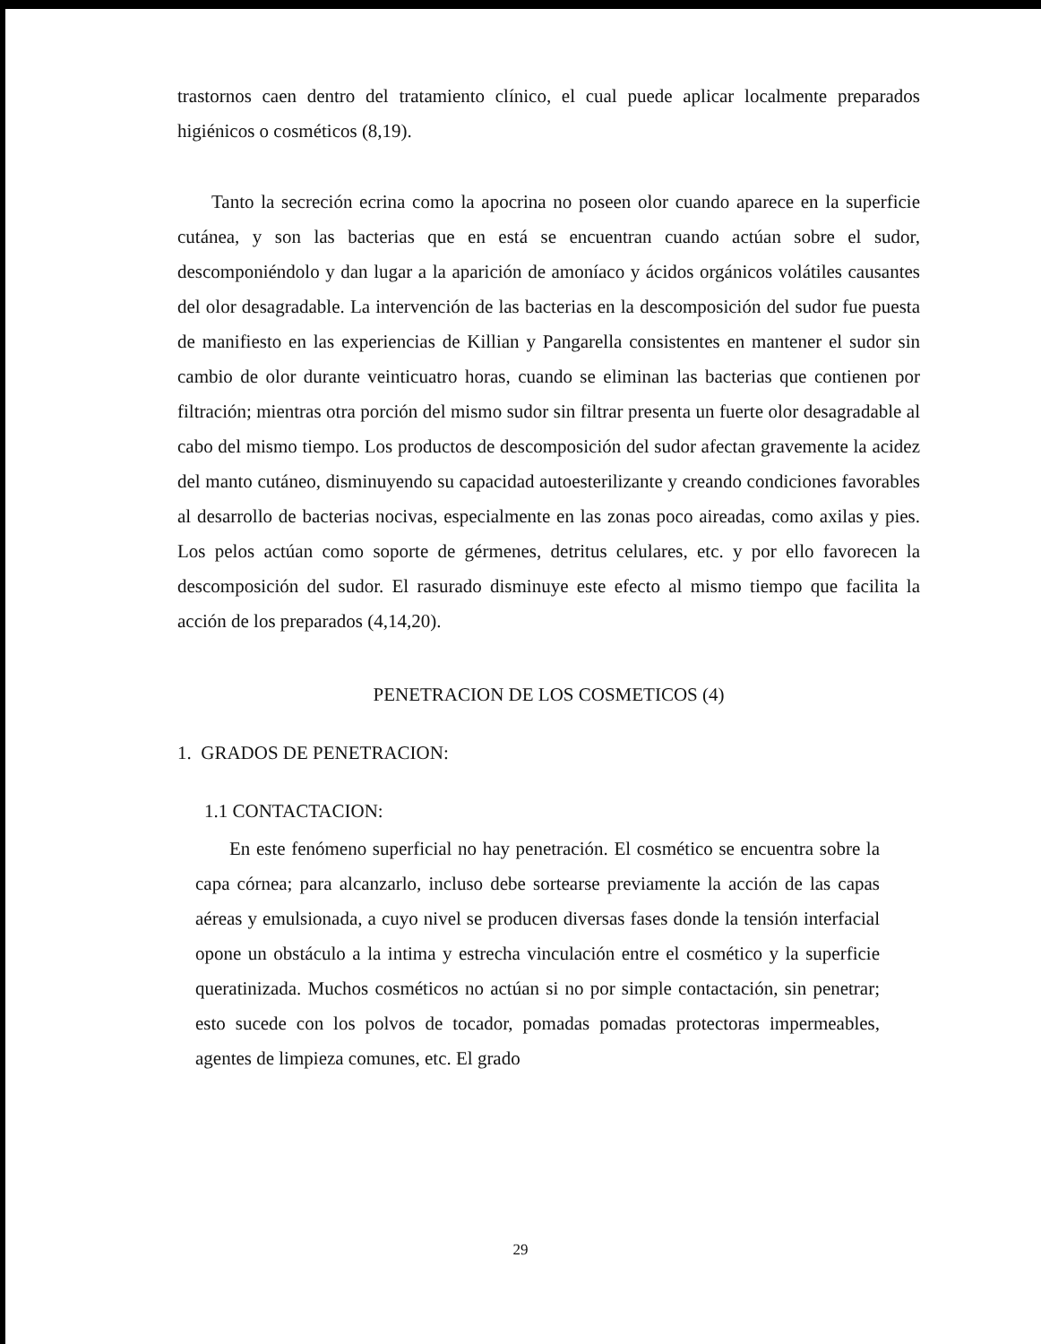trastornos caen dentro del tratamiento clínico, el cual puede aplicar localmente preparados higiénicos o cosméticos (8,19).
Tanto la secreción ecrina como la apocrina no poseen olor cuando aparece en la superficie cutánea, y son las bacterias que en está se encuentran cuando actúan sobre el sudor, descomponiéndolo y dan lugar a la aparición de amoníaco y ácidos orgánicos volátiles causantes del olor desagradable. La intervención de las bacterias en la descomposición del sudor fue puesta de manifiesto en las experiencias de Killian y Pangarella consistentes en mantener el sudor sin cambio de olor durante veinticuatro horas, cuando se eliminan las bacterias que contienen por filtración; mientras otra porción del mismo sudor sin filtrar presenta un fuerte olor desagradable al cabo del mismo tiempo. Los productos de descomposición del sudor afectan gravemente la acidez del manto cutáneo, disminuyendo su capacidad autoesterilizante y creando condiciones favorables al desarrollo de bacterias nocivas, especialmente en las zonas poco aireadas, como axilas y pies. Los pelos actúan como soporte de gérmenes, detritus celulares, etc. y por ello favorecen la descomposición del sudor. El rasurado disminuye este efecto al mismo tiempo que facilita la acción de los preparados (4,14,20).
PENETRACION DE LOS COSMETICOS (4)
1. GRADOS DE PENETRACION:
1.1 CONTACTACION:
En este fenómeno superficial no hay penetración. El cosmético se encuentra sobre la capa córnea; para alcanzarlo, incluso debe sortearse previamente la acción de las capas aéreas y emulsionada, a cuyo nivel se producen diversas fases donde la tensión interfacial opone un obstáculo a la intima y estrecha vinculación entre el cosmético y la superficie queratinizada. Muchos cosméticos no actúan si no por simple contactación, sin penetrar; esto sucede con los polvos de tocador, pomadas pomadas protectoras impermeables, agentes de limpieza comunes, etc. El grado
29